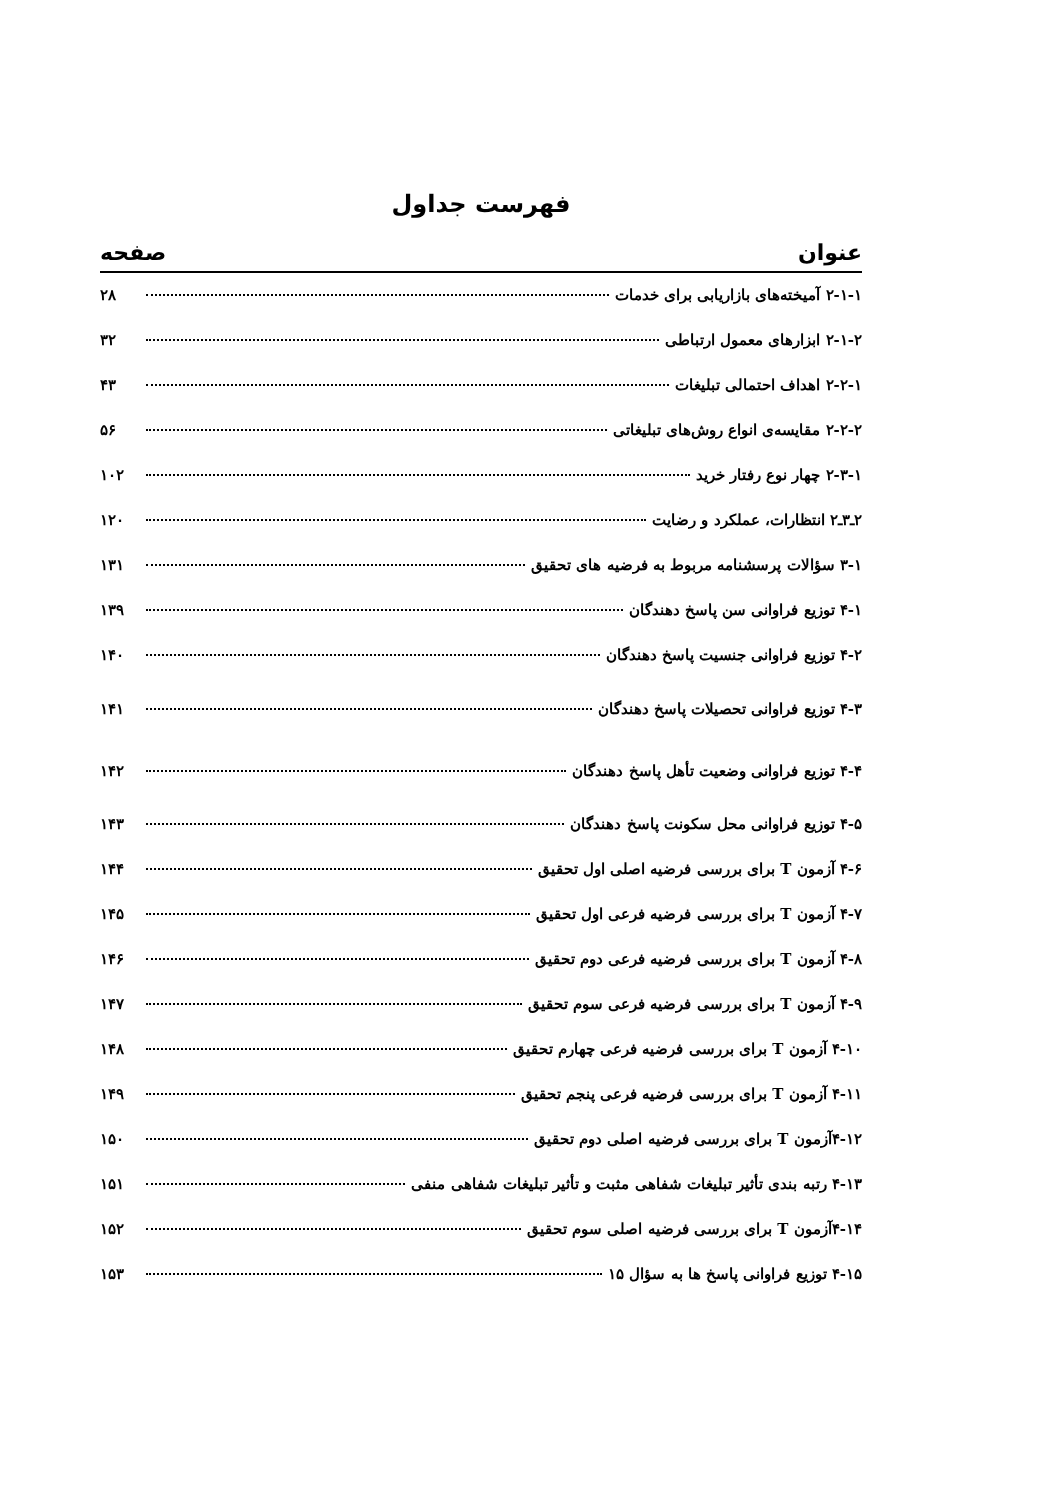فهرست جداول
عنوان صفحه
۲-۱-۱ آمیخته‌های بازاریابی برای خدمات ۲۸
۲-۱-۲ ابزارهای معمول ارتباطی ۳۲
۲-۲-۱ اهداف احتمالی تبلیغات ۴۳
۲-۲-۲ مقایسه‌ی انواع روش‌های تبلیغاتی ۵۶
۲-۳-۱ چهار نوع رفتار خرید ۱۰۲
۲ـ۳ـ۲ انتظارات، عملکرد و رضایت ۱۲۰
۳-۱ سؤالات پرسشنامه مربوط به فرضیه های تحقیق ۱۳۱
۴-۱ توزیع فراوانی سن پاسخ دهندگان ۱۳۹
۴-۲ توزیع فراوانی جنسیت پاسخ دهندگان ۱۴۰
۴-۳ توزیع فراوانی تحصیلات پاسخ دهندگان ۱۴۱
۴-۴ توزیع فراوانی وضعیت تأهل پاسخ دهندگان ۱۴۲
۴-۵ توزیع فراوانی محل سکونت پاسخ دهندگان ۱۴۳
۴-۶ آزمون T برای بررسی فرضیه اصلی اول تحقیق ۱۴۴
۴-۷ آزمون T برای بررسی فرضیه فرعی اول تحقیق ۱۴۵
۴-۸ آزمون T برای بررسی فرضیه فرعی دوم تحقیق ۱۴۶
۴-۹ آزمون T برای بررسی فرضیه فرعی سوم تحقیق ۱۴۷
۴-۱۰ آزمون T برای بررسی فرضیه فرعی چهارم تحقیق ۱۴۸
۴-۱۱ آزمون T برای بررسی فرضیه فرعی پنجم تحقیق ۱۴۹
۴-۱۲آزمون T برای بررسی فرضیه اصلی دوم تحقیق ۱۵۰
۴-۱۳ رتبه بندی تأثیر تبلیغات شفاهی مثبت و تأثیر تبلیغات شفاهی منفی ۱۵۱
۴-۱۴آزمون T برای بررسی فرضیه اصلی سوم تحقیق ۱۵۲
۴-۱۵ توزیع فراوانی پاسخ ها به سؤال ۱۵ ۱۵۳